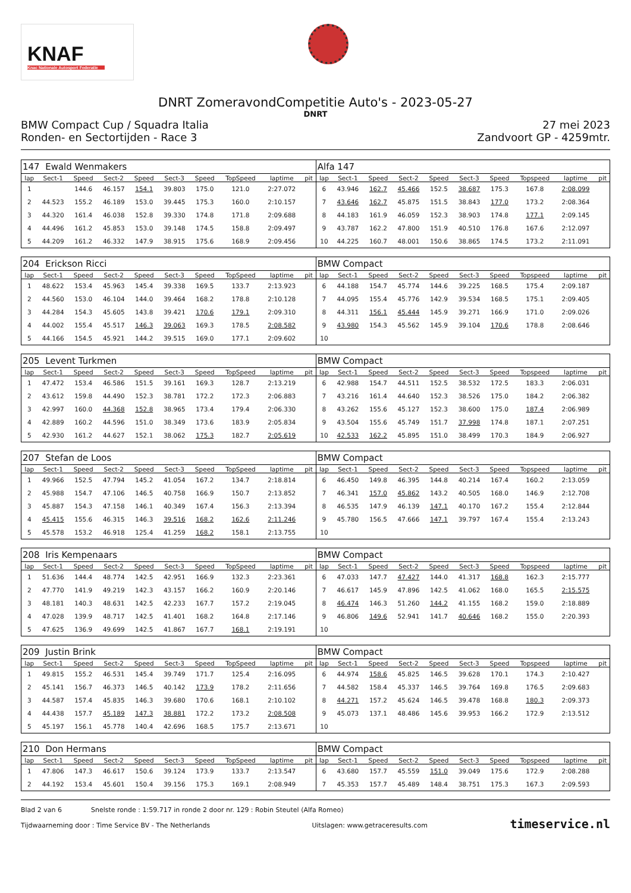KNAF
Knac Nationale Autosport Federatie
DNRT ZomeravondCompetitie Auto's - 2023-05-27
DNRT
BMW Compact Cup / Squadra Italia
Ronden- en Sectortijden - Race 3
27 mei 2023
Zandvoort GP - 4259mtr.
| 147 Ewald Wenmakers | | | | | | | | | | Alfa 147 | | | | | | | | | |
| lap | Sect-1 | Speed | Sect-2 | Speed | Sect-3 | Speed | TopSpeed | laptime | pit | lap | Sect-1 | Speed | Sect-2 | Speed | Sect-3 | Speed | Topspeed | laptime | pit |
| 1 | | 144.6 | 46.157 | 154.1 | 39.803 | 175.0 | 121.0 | 2:27.072 | | 6 | 43.946 | 162.7 | 45.466 | 152.5 | 38.687 | 175.3 | 167.8 | 2:08.099 | |
| 2 | 44.523 | 155.2 | 46.189 | 153.0 | 39.445 | 175.3 | 160.0 | 2:10.157 | | 7 | 43.646 | 162.7 | 45.875 | 151.5 | 38.843 | 177.0 | 173.2 | 2:08.364 | |
| 3 | 44.320 | 161.4 | 46.038 | 152.8 | 39.330 | 174.8 | 171.8 | 2:09.688 | | 8 | 44.183 | 161.9 | 46.059 | 152.3 | 38.903 | 174.8 | 177.1 | 2:09.145 | |
| 4 | 44.496 | 161.2 | 45.853 | 153.0 | 39.148 | 174.5 | 158.8 | 2:09.497 | | 9 | 43.787 | 162.2 | 47.800 | 151.9 | 40.510 | 176.8 | 167.6 | 2:12.097 | |
| 5 | 44.209 | 161.2 | 46.332 | 147.9 | 38.915 | 175.6 | 168.9 | 2:09.456 | | 10 | 44.225 | 160.7 | 48.001 | 150.6 | 38.865 | 174.5 | 173.2 | 2:11.091 | |
| 204 Erickson Ricci | | | | | | | | | | BMW Compact | | | | | | | | | |
| lap | Sect-1 | Speed | Sect-2 | Speed | Sect-3 | Speed | TopSpeed | laptime | pit | lap | Sect-1 | Speed | Sect-2 | Speed | Sect-3 | Speed | Topspeed | laptime | pit |
| 1 | 48.622 | 153.4 | 45.963 | 145.4 | 39.338 | 169.5 | 133.7 | 2:13.923 | | 6 | 44.188 | 154.7 | 45.774 | 144.6 | 39.225 | 168.5 | 175.4 | 2:09.187 | |
| 2 | 44.560 | 153.0 | 46.104 | 144.0 | 39.464 | 168.2 | 178.8 | 2:10.128 | | 7 | 44.095 | 155.4 | 45.776 | 142.9 | 39.534 | 168.5 | 175.1 | 2:09.405 | |
| 3 | 44.284 | 154.3 | 45.605 | 143.8 | 39.421 | 170.6 | 179.1 | 2:09.310 | | 8 | 44.311 | 156.1 | 45.444 | 145.9 | 39.271 | 166.9 | 171.0 | 2:09.026 | |
| 4 | 44.002 | 155.4 | 45.517 | 146.3 | 39.063 | 169.3 | 178.5 | 2:08.582 | | 9 | 43.980 | 154.3 | 45.562 | 145.9 | 39.104 | 170.6 | 178.8 | 2:08.646 | |
| 5 | 44.166 | 154.5 | 45.921 | 144.2 | 39.515 | 169.0 | 177.1 | 2:09.602 | | 10 | | | | | | | | | |
| 205 Levent Turkmen | | | | | | | | | | BMW Compact | | | | | | | | | |
| lap | Sect-1 | Speed | Sect-2 | Speed | Sect-3 | Speed | TopSpeed | laptime | pit | lap | Sect-1 | Speed | Sect-2 | Speed | Sect-3 | Speed | Topspeed | laptime | pit |
| 1 | 47.472 | 153.4 | 46.586 | 151.5 | 39.161 | 169.3 | 128.7 | 2:13.219 | | 6 | 42.988 | 154.7 | 44.511 | 152.5 | 38.532 | 172.5 | 183.3 | 2:06.031 | |
| 2 | 43.612 | 159.8 | 44.490 | 152.3 | 38.781 | 172.2 | 172.3 | 2:06.883 | | 7 | 43.216 | 161.4 | 44.640 | 152.3 | 38.526 | 175.0 | 184.2 | 2:06.382 | |
| 3 | 42.997 | 160.0 | 44.368 | 152.8 | 38.965 | 173.4 | 179.4 | 2:06.330 | | 8 | 43.262 | 155.6 | 45.127 | 152.3 | 38.600 | 175.0 | 187.4 | 2:06.989 | |
| 4 | 42.889 | 160.2 | 44.596 | 151.0 | 38.349 | 173.6 | 183.9 | 2:05.834 | | 9 | 43.504 | 155.6 | 45.749 | 151.7 | 37.998 | 174.8 | 187.1 | 2:07.251 | |
| 5 | 42.930 | 161.2 | 44.627 | 152.1 | 38.062 | 175.3 | 182.7 | 2:05.619 | | 10 | 42.533 | 162.2 | 45.895 | 151.0 | 38.499 | 170.3 | 184.9 | 2:06.927 | |
| 207 Stefan de Loos | | | | | | | | | | BMW Compact | | | | | | | | | |
| lap | Sect-1 | Speed | Sect-2 | Speed | Sect-3 | Speed | TopSpeed | laptime | pit | lap | Sect-1 | Speed | Sect-2 | Speed | Sect-3 | Speed | Topspeed | laptime | pit |
| 1 | 49.966 | 152.5 | 47.794 | 145.2 | 41.054 | 167.2 | 134.7 | 2:18.814 | | 6 | 46.450 | 149.8 | 46.395 | 144.8 | 40.214 | 167.4 | 160.2 | 2:13.059 | |
| 2 | 45.988 | 154.7 | 47.106 | 146.5 | 40.758 | 166.9 | 150.7 | 2:13.852 | | 7 | 46.341 | 157.0 | 45.862 | 143.2 | 40.505 | 168.0 | 146.9 | 2:12.708 | |
| 3 | 45.887 | 154.3 | 47.158 | 146.1 | 40.349 | 167.4 | 156.3 | 2:13.394 | | 8 | 46.535 | 147.9 | 46.139 | 147.1 | 40.170 | 167.2 | 155.4 | 2:12.844 | |
| 4 | 45.415 | 155.6 | 46.315 | 146.3 | 39.516 | 168.2 | 162.6 | 2:11.246 | | 9 | 45.780 | 156.5 | 47.666 | 147.1 | 39.797 | 167.4 | 155.4 | 2:13.243 | |
| 5 | 45.578 | 153.2 | 46.918 | 125.4 | 41.259 | 168.2 | 158.1 | 2:13.755 | | 10 | | | | | | | | | |
| 208 Iris Kempenaars | | | | | | | | | | BMW Compact | | | | | | | | | |
| lap | Sect-1 | Speed | Sect-2 | Speed | Sect-3 | Speed | TopSpeed | laptime | pit | lap | Sect-1 | Speed | Sect-2 | Speed | Sect-3 | Speed | Topspeed | laptime | pit |
| 1 | 51.636 | 144.4 | 48.774 | 142.5 | 42.951 | 166.9 | 132.3 | 2:23.361 | | 6 | 47.033 | 147.7 | 47.427 | 144.0 | 41.317 | 168.8 | 162.3 | 2:15.777 | |
| 2 | 47.770 | 141.9 | 49.219 | 142.3 | 43.157 | 166.2 | 160.9 | 2:20.146 | | 7 | 46.617 | 145.9 | 47.896 | 142.5 | 41.062 | 168.0 | 165.5 | 2:15.575 | |
| 3 | 48.181 | 140.3 | 48.631 | 142.5 | 42.233 | 167.7 | 157.2 | 2:19.045 | | 8 | 46.474 | 146.3 | 51.260 | 144.2 | 41.155 | 168.2 | 159.0 | 2:18.889 | |
| 4 | 47.028 | 139.9 | 48.717 | 142.5 | 41.401 | 168.2 | 164.8 | 2:17.146 | | 9 | 46.806 | 149.6 | 52.941 | 141.7 | 40.646 | 168.2 | 155.0 | 2:20.393 | |
| 5 | 47.625 | 136.9 | 49.699 | 142.5 | 41.867 | 167.7 | 168.1 | 2:19.191 | | 10 | | | | | | | | | |
| 209 Justin Brink | | | | | | | | | | BMW Compact | | | | | | | | | |
| lap | Sect-1 | Speed | Sect-2 | Speed | Sect-3 | Speed | TopSpeed | laptime | pit | lap | Sect-1 | Speed | Sect-2 | Speed | Sect-3 | Speed | Topspeed | laptime | pit |
| 1 | 49.815 | 155.2 | 46.531 | 145.4 | 39.749 | 171.7 | 125.4 | 2:16.095 | | 6 | 44.974 | 158.6 | 45.825 | 146.5 | 39.628 | 170.1 | 174.3 | 2:10.427 | |
| 2 | 45.141 | 156.7 | 46.373 | 146.5 | 40.142 | 173.9 | 178.2 | 2:11.656 | | 7 | 44.582 | 158.4 | 45.337 | 146.5 | 39.764 | 169.8 | 176.5 | 2:09.683 | |
| 3 | 44.587 | 157.4 | 45.835 | 146.3 | 39.680 | 170.6 | 168.1 | 2:10.102 | | 8 | 44.271 | 157.2 | 45.624 | 146.5 | 39.478 | 168.8 | 180.3 | 2:09.373 | |
| 4 | 44.438 | 157.7 | 45.189 | 147.3 | 38.881 | 172.2 | 173.2 | 2:08.508 | | 9 | 45.073 | 137.1 | 48.486 | 145.6 | 39.953 | 166.2 | 172.9 | 2:13.512 | |
| 5 | 45.197 | 156.1 | 45.778 | 140.4 | 42.696 | 168.5 | 175.7 | 2:13.671 | | 10 | | | | | | | | | |
| 210 Don Hermans | | | | | | | | | | BMW Compact | | | | | | | | | |
| lap | Sect-1 | Speed | Sect-2 | Speed | Sect-3 | Speed | TopSpeed | laptime | pit | lap | Sect-1 | Speed | Sect-2 | Speed | Sect-3 | Speed | Topspeed | laptime | pit |
| 1 | 47.806 | 147.3 | 46.617 | 150.6 | 39.124 | 173.9 | 133.7 | 2:13.547 | | 6 | 43.680 | 157.7 | 45.559 | 151.0 | 39.049 | 175.6 | 172.9 | 2:08.288 | |
| 2 | 44.192 | 153.4 | 45.601 | 150.4 | 39.156 | 175.3 | 169.1 | 2:08.949 | | 7 | 45.353 | 157.7 | 45.489 | 148.4 | 38.751 | 175.3 | 167.3 | 2:09.593 | |
Blad 2 van 6 Snelste ronde : 1:59.717 in ronde 2 door nr. 129 : Robin Steutel (Alfa Romeo)
Tijdwaarneming door : Time Service BV - The Netherlands Uitslagen: www.getraceresults.com
timeservice.nl